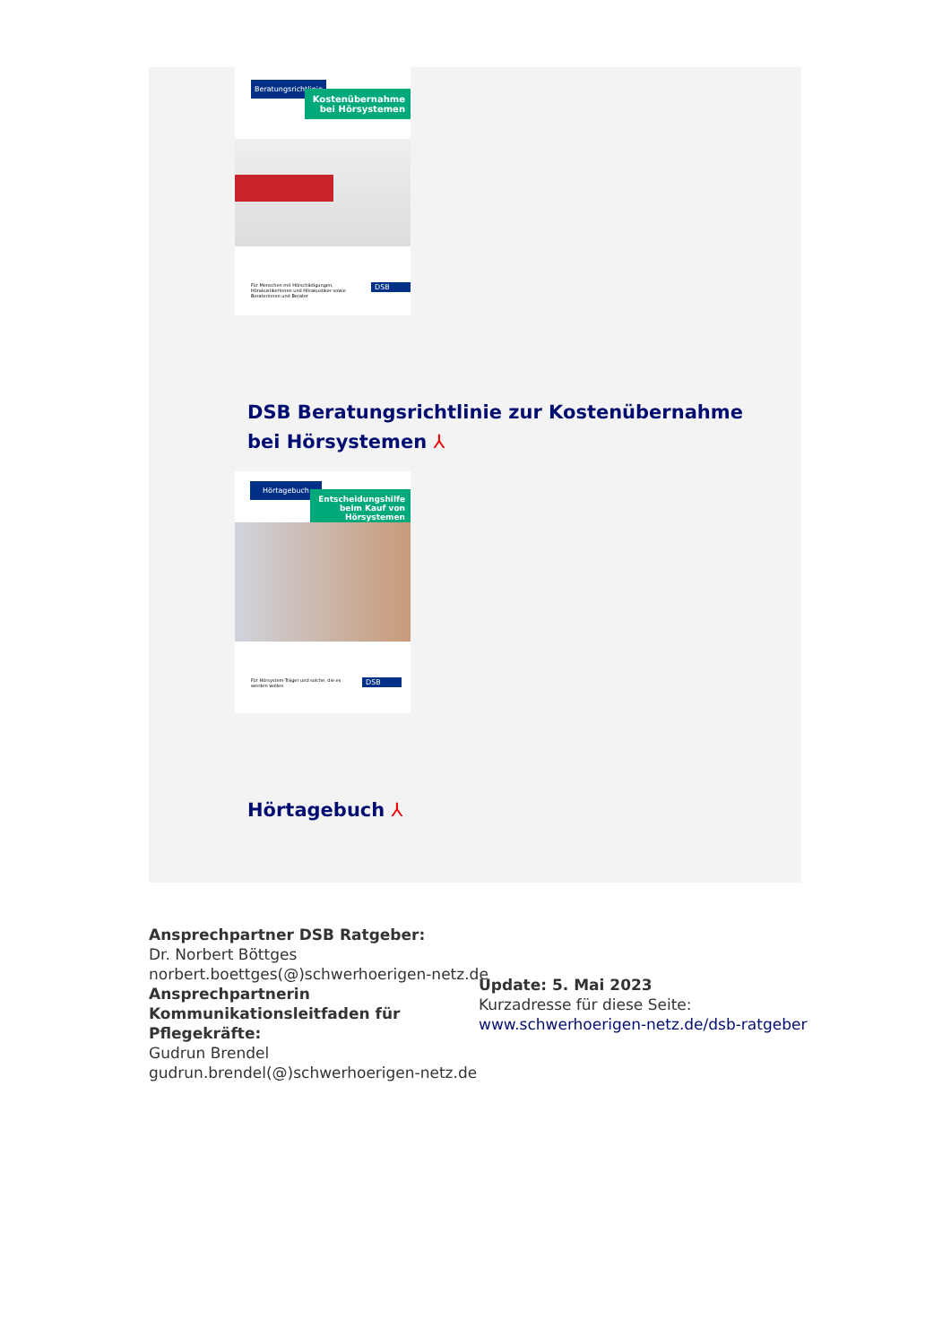Beratungsrichtlinie
Kostenübernahme bei Hörsystemen
Für Menschen mit Hörschädigungen, Hörakustikerinnen und Hörakustiker sowie Beraterinnen und Berater
DSB
DSB Beratungsrichtlinie zur Kostenübernahme
bei Hörsystemen ⅄
Hörtagebuch
Entscheidungshilfe beim Kauf von Hörsystemen
Für Hörsystem-Träger und solche, die es werden wollen
DSB
Hörtagebuch ⅄
Ansprechpartner DSB Ratgeber:
Dr. Norbert Böttges
norbert.boettges(@)schwerhoerigen-netz.de
Ansprechpartnerin
Kommunikationsleitfaden für
Pflegekräfte:
Gudrun Brendel
gudrun.brendel(@)schwerhoerigen-netz.de
Update: 5. Mai 2023
Kurzadresse für diese Seite:
www.schwerhoerigen-netz.de/dsb-ratgeber